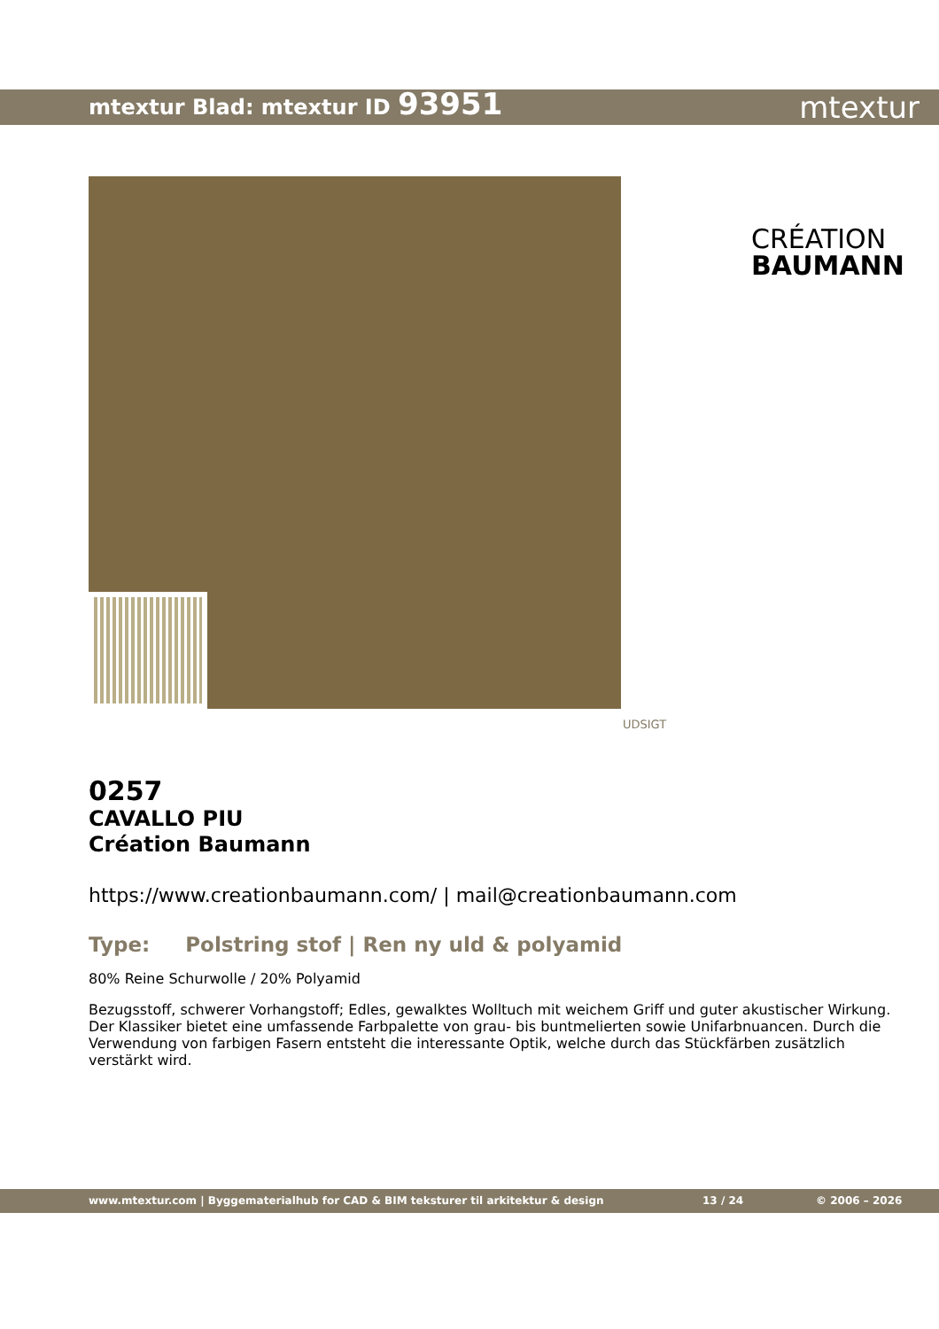mtextur Blad: mtextur ID 93951
mtextur
CRÉATION
BAUMANN
UDSIGT
0257
CAVALLO PIU
Création Baumann
https://www.creationbaumann.com/ | mail@creationbaumann.com
Type: Polstring stof | Ren ny uld & polyamid
80% Reine Schurwolle / 20% Polyamid
Bezugsstoff, schwerer Vorhangstoff; Edles, gewalktes Wolltuch mit weichem Griff und guter akustischer Wirkung. Der Klassiker bietet eine umfassende Farbpalette von grau- bis buntmelierten sowie Unifarbnuancen. Durch die Verwendung von farbigen Fasern entsteht die interessante Optik, welche durch das Stückfärben zusätzlich verstärkt wird.
www.mtextur.com | Byggematerialhub for CAD & BIM teksturer til arkitektur & design 13 / 24 © 2006 – 2026